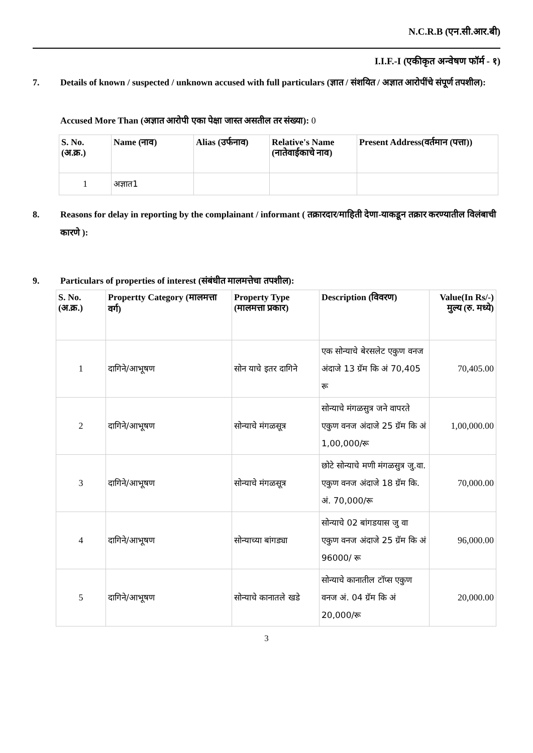N.C.R.B (एन.सी.आर.बी)
I.I.F.-I (एकीकृत अन्वेषण फॉर्म - १)
7. Details of known / suspected / unknown accused with full particulars (ज्ञात / संशयित / अज्ञात आरोपींचे संपूर्ण तपशील):
Accused More Than (अज्ञात आरोपी एका पेक्षा जास्त असतील तर संख्या): 0
| S. No. (अ.क्र.) | Name (नाव) | Alias (उर्फनाव) | Relative's Name (नातेवाईकाचे नाव) | Present Address(वर्तमान (पत्ता)) |
| --- | --- | --- | --- | --- |
| 1 | अज्ञात1 | | | |
8. Reasons for delay in reporting by the complainant / informant ( तक्रारदार/माहिती देणा-याकडून तक्रार करण्यातील विलंबाची कारणे ):
9. Particulars of properties of interest (संबंधीत मालमत्तेचा तपशील):
| S. No. (अ.क्र.) | Propertty Category (मालमत्ता वर्ग) | Property Type (मालमत्ता प्रकार) | Description (विवरण) | Value(In Rs/-) मुल्य (रु. मध्ये) |
| --- | --- | --- | --- | --- |
| 1 | दागिने/आभूषण | सोन याचे इतर दागिने | एक सोन्याचे बेरसलेट एकुण वनज अंदाजे 13 ग्रॅम कि अं 70,405 रू | 70,405.00 |
| 2 | दागिने/आभूषण | सोन्याचे मंगळसूत्र | सोन्याचे मंगळसुत्र जने वापरते एकुण वनज अंदाजे 25 ग्रॅम कि अं 1,00,000/रू | 1,00,000.00 |
| 3 | दागिने/आभूषण | सोन्याचे मंगळसूत्र | छोटे सोन्याचे मणी मंगळसुत्र जु.वा. एकुण वनज अंदाजे 18 ग्रॅम कि. अं. 70,000/रू | 70,000.00 |
| 4 | दागिने/आभूषण | सोन्याच्या बांगड्या | सोन्याचे 02 बांगडयास जु वा एकुण वनज अंदाजे 25 ग्रॅम कि अं 96000/ रू | 96,000.00 |
| 5 | दागिने/आभूषण | सोन्याचे कानातले खडे | सोन्याचे कानातील टॉप्स एकुण वनज अं. 04 ग्रॅम कि अं 20,000/रू | 20,000.00 |
3